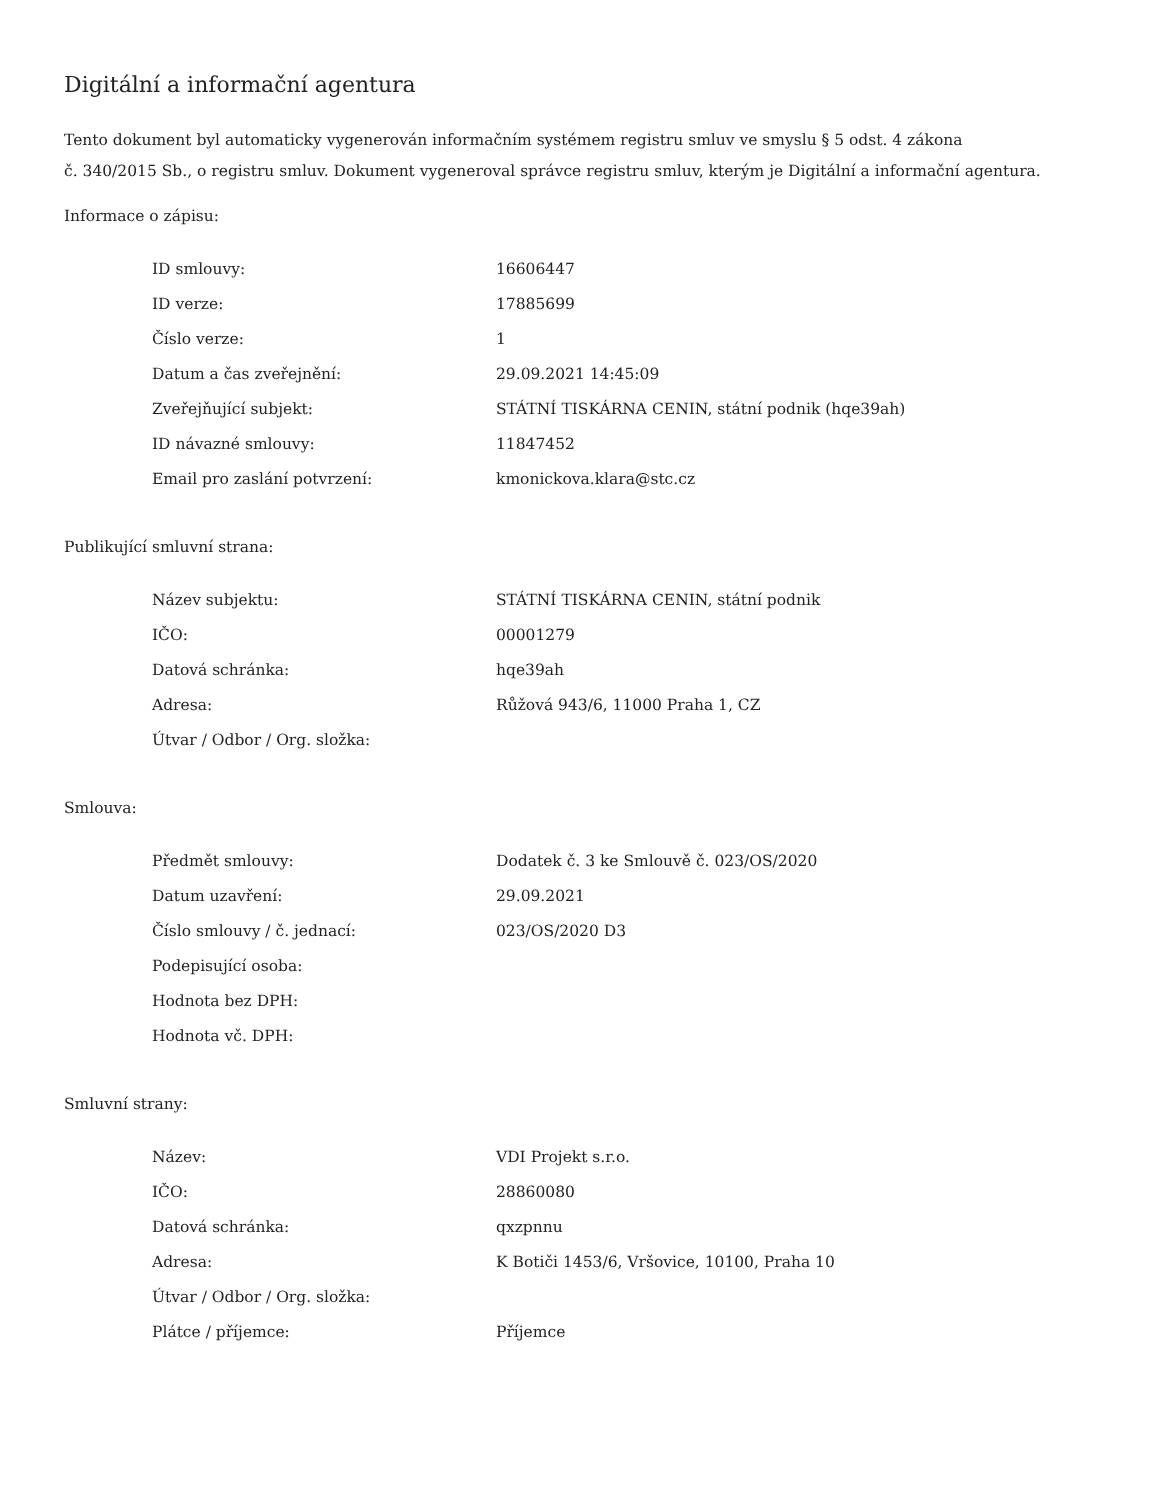Digitální a informační agentura
Tento dokument byl automaticky vygenerován informačním systémem registru smluv ve smyslu § 5 odst. 4 zákona
č. 340/2015 Sb., o registru smluv. Dokument vygeneroval správce registru smluv, kterým je Digitální a informační agentura.
Informace o zápisu:
| ID smlouvy: | 16606447 |
| ID verze: | 17885699 |
| Číslo verze: | 1 |
| Datum a čas zveřejnění: | 29.09.2021 14:45:09 |
| Zveřejňující subjekt: | STÁTNÍ TISKÁRNA CENIN, státní podnik (hqe39ah) |
| ID návazné smlouvy: | 11847452 |
| Email pro zaslání potvrzení: | kmonickova.klara@stc.cz |
Publikující smluvní strana:
| Název subjektu: | STÁTNÍ TISKÁRNA CENIN, státní podnik |
| IČO: | 00001279 |
| Datová schránka: | hqe39ah |
| Adresa: | Růžová 943/6, 11000 Praha 1, CZ |
| Útvar / Odbor / Org. složka: | |
Smlouva:
| Předmět smlouvy: | Dodatek č. 3 ke Smlouvě č. 023/OS/2020 |
| Datum uzavření: | 29.09.2021 |
| Číslo smlouvy / č. jednací: | 023/OS/2020 D3 |
| Podepisující osoba: | |
| Hodnota bez DPH: | |
| Hodnota vč. DPH: | |
Smluvní strany:
| Název: | VDI Projekt s.r.o. |
| IČO: | 28860080 |
| Datová schránka: | qxzpnnu |
| Adresa: | K Botiči 1453/6, Vršovice, 10100, Praha 10 |
| Útvar / Odbor / Org. složka: | |
| Plátce / příjemce: | Příjemce |